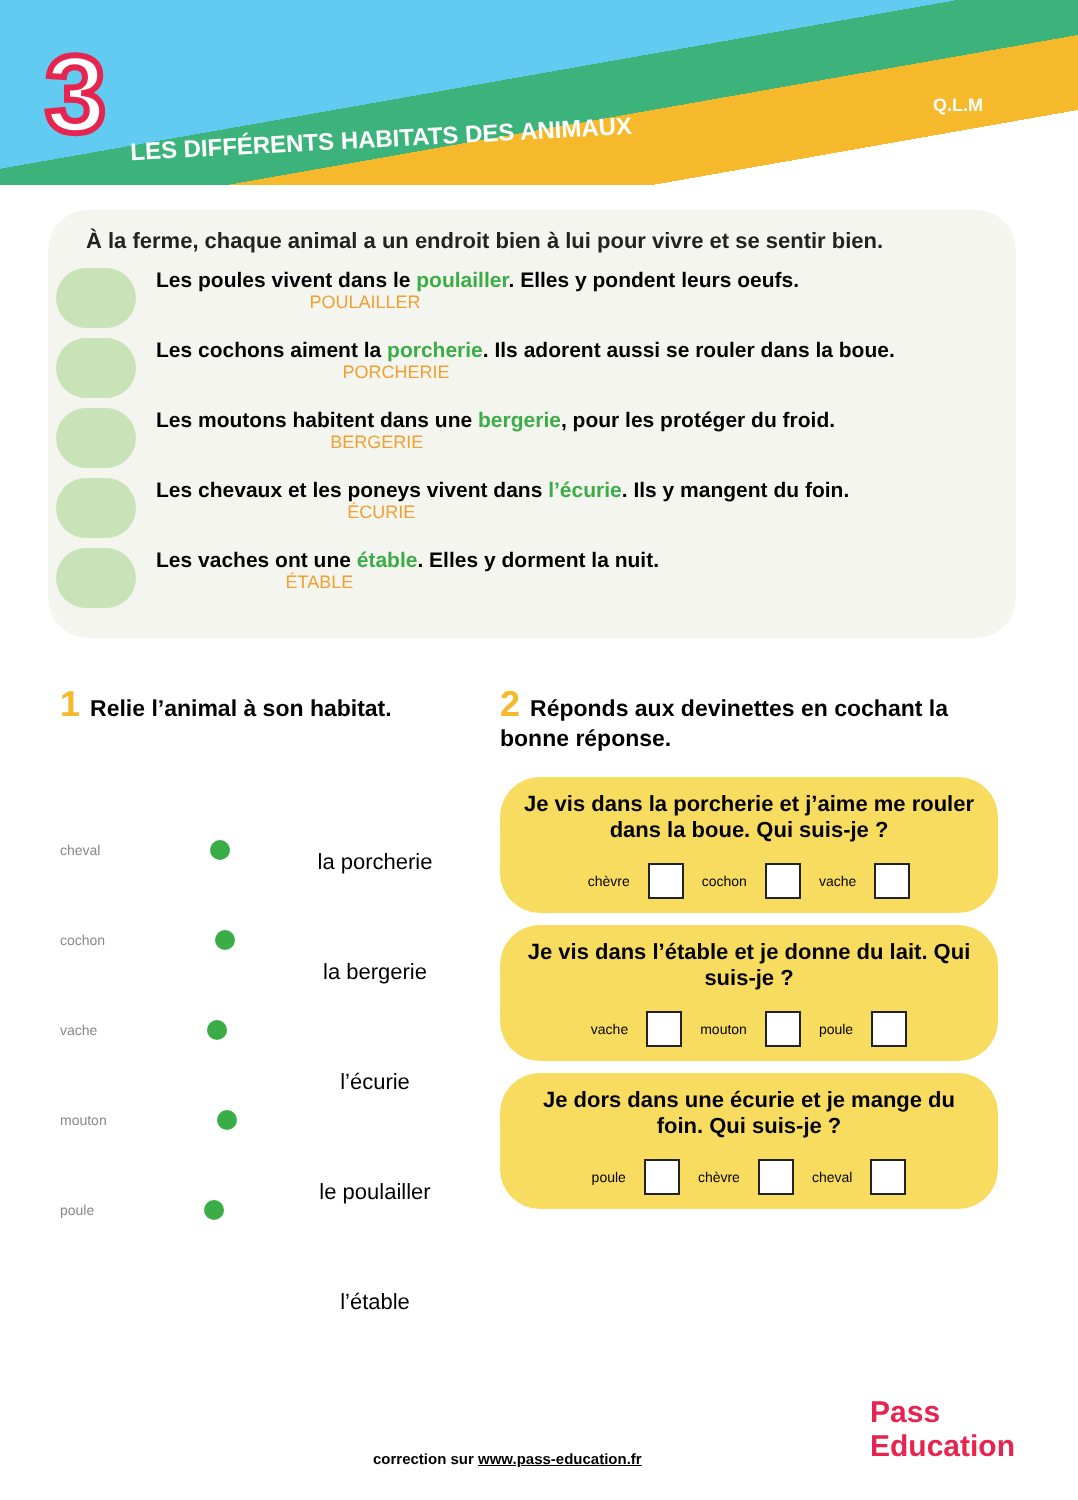3
LES DIFFÉRENTS HABITATS DES ANIMAUX
Q.L.M
À la ferme, chaque animal a un endroit bien à lui pour vivre et se sentir bien.
Les poules vivent dans le poulailler. Elles y pondent leurs oeufs.
POULAILLER
Les cochons aiment la porcherie. Ils adorent aussi se rouler dans la boue.
PORCHERIE
Les moutons habitent dans une bergerie, pour les protéger du froid.
BERGERIE
Les chevaux et les poneys vivent dans l’écurie. Ils y mangent du foin.
ÉCURIE
Les vaches ont une étable. Elles y dorment la nuit.
ÉTABLE
1 Relie l’animal à son habitat.
cheval
cochon
vache
mouton
poule
la porcherie
la bergerie
l’écurie
le poulailler
l’étable
2 Réponds aux devinettes en cochant la bonne réponse.
Je vis dans la porcherie et j’aime me rouler dans la boue. Qui suis-je ?
chèvre cochon vache
Je vis dans l’étable et je donne du lait. Qui suis-je ?
vache mouton poule
Je dors dans une écurie et je mange du foin. Qui suis-je ?
poule chèvre cheval
correction sur www.pass-education.fr
Pass
Education